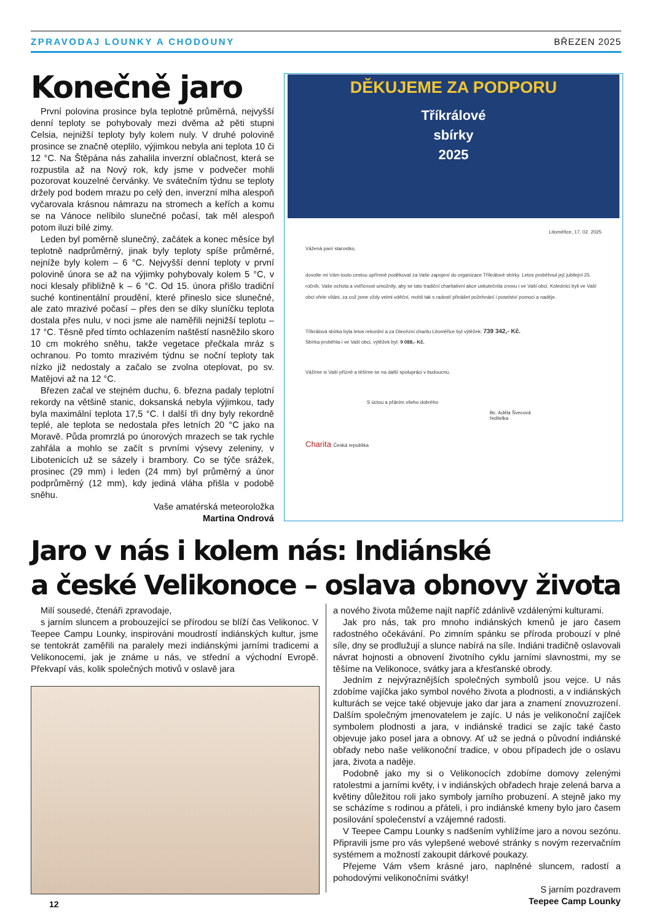ZPRAVODAJ LOUNKY A CHODOUNY BŘEZEN 2025
Konečně jaro
První polovina prosince byla teplotně průměrná, nejvyšší denní teploty se pohybovaly mezi dvěma až pěti stupni Celsia, nejnižší teploty byly kolem nuly. V druhé polovině prosince se značně oteplilo, výjimkou nebyla ani teplota 10 či 12 °C. Na Štěpána nás zahalila inverzní oblačnost, která se rozpustila až na Nový rok, kdy jsme v podvečer mohli pozorovat kouzelné červánky. Ve svátečním týdnu se teploty držely pod bodem mrazu po celý den, inverzní mlha alespoň vyčarovala krásnou námrazu na stromech a keřích a komu se na Vánoce nelíbilo slunečné počasí, tak měl alespoň potom iluzi bílé zimy.
Leden byl poměrně slunečný, začátek a konec měsíce byl teplotně nadprůměrný, jinak byly teploty spíše průměrné, nejníže byly kolem – 6 °C. Nejvyšší denní teploty v první polovině února se až na výjimky pohybovaly kolem 5 °C, v noci klesaly přibližně k – 6 °C. Od 15. února přišlo tradiční suché kontinentální proudění, které přineslo sice slunečné, ale zato mrazivé počasí – přes den se díky sluníčku teplota dostala přes nulu, v noci jsme ale naměřili nejnižší teplotu – 17 °C. Těsně před tímto ochlazením naštěstí nasněžilo skoro 10 cm mokrého sněhu, takže vegetace přečkala mráz s ochranou. Po tomto mrazivém týdnu se noční teploty tak nízko již nedostaly a začalo se zvolna oteplovat, po sv. Matějovi až na 12 °C.
Březen začal ve stejném duchu, 6. března padaly teplotní rekordy na většině stanic, doksanská nebyla výjimkou, tady byla maximální teplota 17,5 °C. I další tři dny byly rekordně teplé, ale teplota se nedostala přes letních 20 °C jako na Moravě. Půda promrzlá po únorových mrazech se tak rychle zahřála a mohlo se začít s prvními výsevy zeleniny, v Libotenicích už se sázely i brambory. Co se týče srážek, prosinec (29 mm) i leden (24 mm) byl průměrný a únor podprůměrný (12 mm), kdy jediná vláha přišla v podobě sněhu.
Vaše amatérská meteoroložka
Martina Ondrová
DĚKUJEME ZA PODPORU
Tříkrálové
sbírky
2025
Litoměřice, 17. 02. 2025
Vážená paní starostko,
dovolte mi Vám touto cestou upřímně poděkovat za Vaše zapojení do organizace Tříkrálové sbírky. Letos proběhnul její jubilejní 25. ročník. Vaše ochota a vstřícnost umožnily, aby se tato tradiční charitativní akce uskutečnila znovu i ve Vaší obci. Koledníci byli ve Vaší obci vřele vítáni, za což jsme vždy velmi vděční, mohli tak s radostí přinášet požehnání i poselství pomoci a naděje.
Tříkrálová sbírka byla letos rekordní a za Diecézní charitu Litoměřice byl výtěžek: 739 342,- Kč.
Sbírka proběhla i ve Vaší obci, výtěžek byl: 9 088,- Kč.
Vážíme si Vaší přízně a těšíme se na další spolupráci v budoucnu.
S úctou a přáním všeho dobrého
Bc. Adéla Švecová
ředitelka
Charita Česká republika
Jaro v nás i kolem nás: Indiánské
a české Velikonoce – oslava obnovy života
Milí sousedé, čtenáři zpravodaje,
s jarním sluncem a probouzející se přírodou se blíží čas Velikonoc. V Teepee Campu Lounky, inspirováni moudrostí indiánských kultur, jsme se tentokrát zaměřili na paralely mezi indiánskými jarními tradicemi a Velikonocemi, jak je známe u nás, ve střední a východní Evropě. Překvapí vás, kolik společných motivů v oslavě jara
a nového života můžeme najít napříč zdánlivě vzdálenými kulturami.
Jak pro nás, tak pro mnoho indiánských kmenů je jaro časem radostného očekávání. Po zimním spánku se příroda probouzí v plné síle, dny se prodlužují a slunce nabírá na síle. Indiáni tradičně oslavovali návrat hojnosti a obnovení životního cyklu jarními slavnostmi, my se těšíme na Velikonoce, svátky jara a křesťanské obrody.
Jedním z nejvýraznějších společných symbolů jsou vejce. U nás zdobíme vajíčka jako symbol nového života a plodnosti, a v indiánských kulturách se vejce také objevuje jako dar jara a znamení znovuzrození. Dalším společným jmenovatelem je zajíc. U nás je velikonoční zajíček symbolem plodnosti a jara, v indiánské tradici se zajíc také často objevuje jako posel jara a obnovy. Ať už se jedná o původní indiánské obřady nebo naše velikonoční tradice, v obou případech jde o oslavu jara, života a naděje.
Podobně jako my si o Velikonocích zdobíme domovy zelenými ratolestmi a jarními květy, i v indiánských obřadech hraje zelená barva a květiny důležitou roli jako symboly jarního probuzení. A stejně jako my se scházíme s rodinou a přáteli, i pro indiánské kmeny bylo jaro časem posilování společenství a vzájemné radosti.
V Teepee Campu Lounky s nadšením vyhlížíme jaro a novou sezónu. Připravili jsme pro vás vylepšené webové stránky s novým rezervačním systémem a možností zakoupit dárkové poukazy.
Přejeme Vám všem krásné jaro, naplněné sluncem, radostí a pohodovými velikonočními svátky!
S jarním pozdravem
Teepee Camp Lounky
12